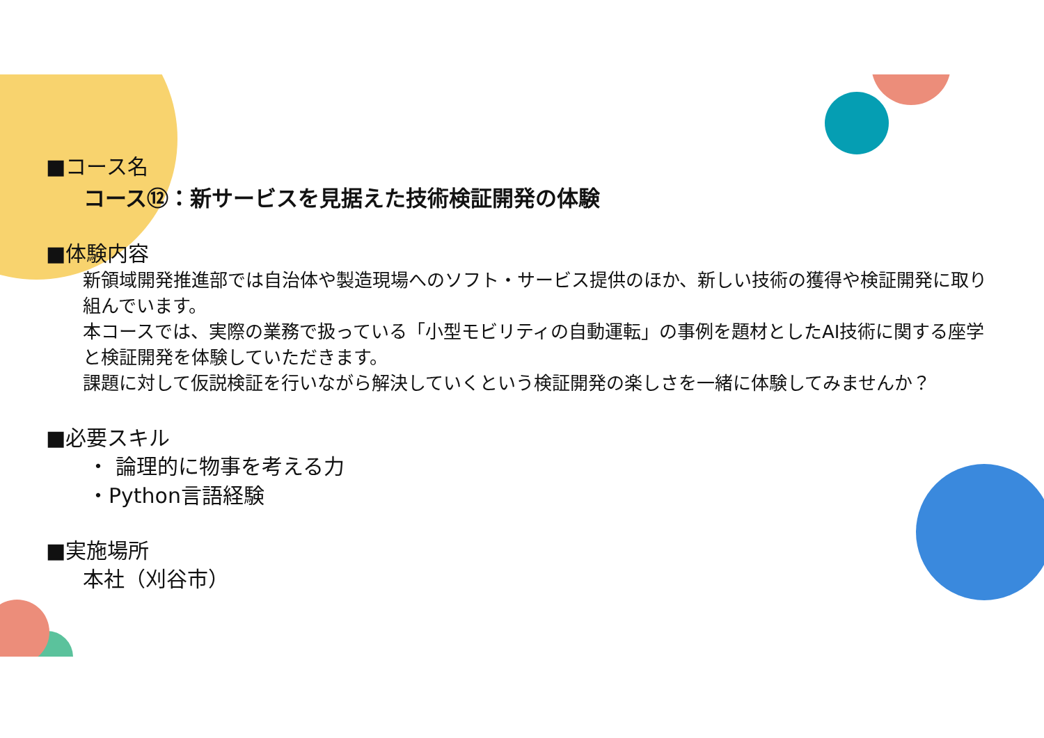■コース名
コース⑫：新サービスを見据えた技術検証開発の体験
■体験内容
新領域開発推進部では自治体や製造現場へのソフト・サービス提供のほか、新しい技術の獲得や検証開発に取り組んでいます。
本コースでは、実際の業務で扱っている「小型モビリティの自動運転」の事例を題材としたAI技術に関する座学と検証開発を体験していただきます。
課題に対して仮説検証を行いながら解決していくという検証開発の楽しさを一緒に体験してみませんか？
■必要スキル
・ 論理的に物事を考える力
・Python言語経験
■実施場所
本社（刈谷市）